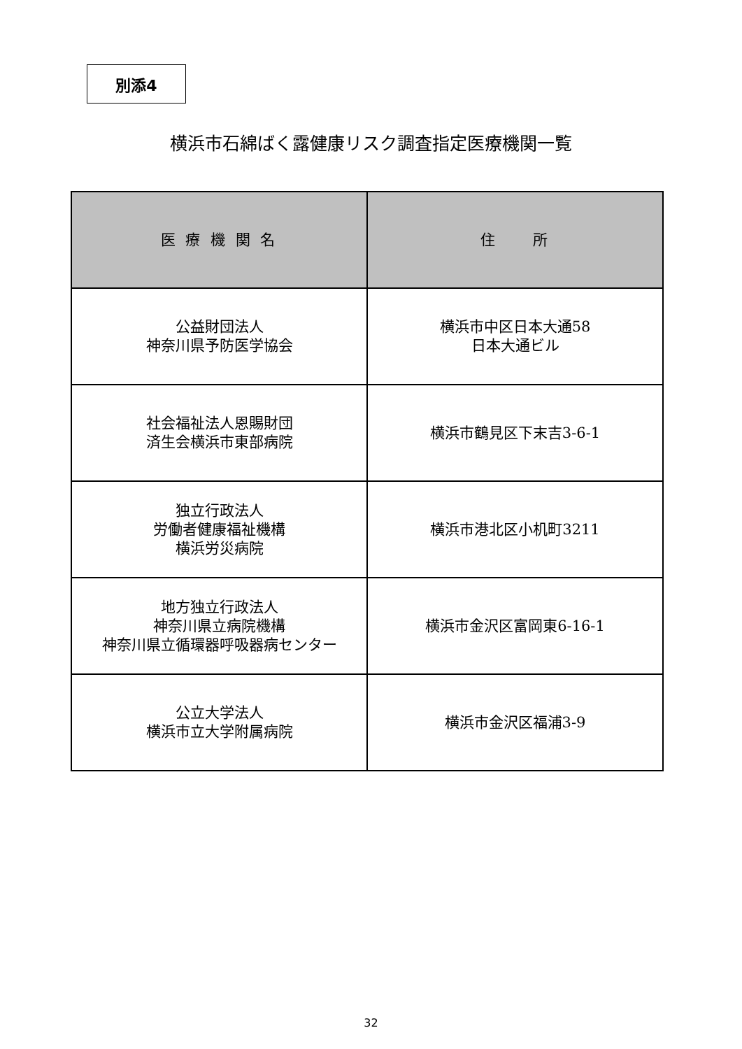別添4
横浜市石綿ばく露健康リスク調査指定医療機関一覧
| 医 療 機 関 名 | 住 所 |
| --- | --- |
| 公益財団法人 神奈川県予防医学協会 | 横浜市中区日本大通58 日本大通ビル |
| 社会福祉法人恩賜財団 済生会横浜市東部病院 | 横浜市鶴見区下末吉3-6-1 |
| 独立行政法人 労働者健康福祉機構 横浜労災病院 | 横浜市港北区小机町3211 |
| 地方独立行政法人 神奈川県立病院機構 神奈川県立循環器呼吸器病センター | 横浜市金沢区富岡東6-16-1 |
| 公立大学法人 横浜市立大学附属病院 | 横浜市金沢区福浦3-9 |
32